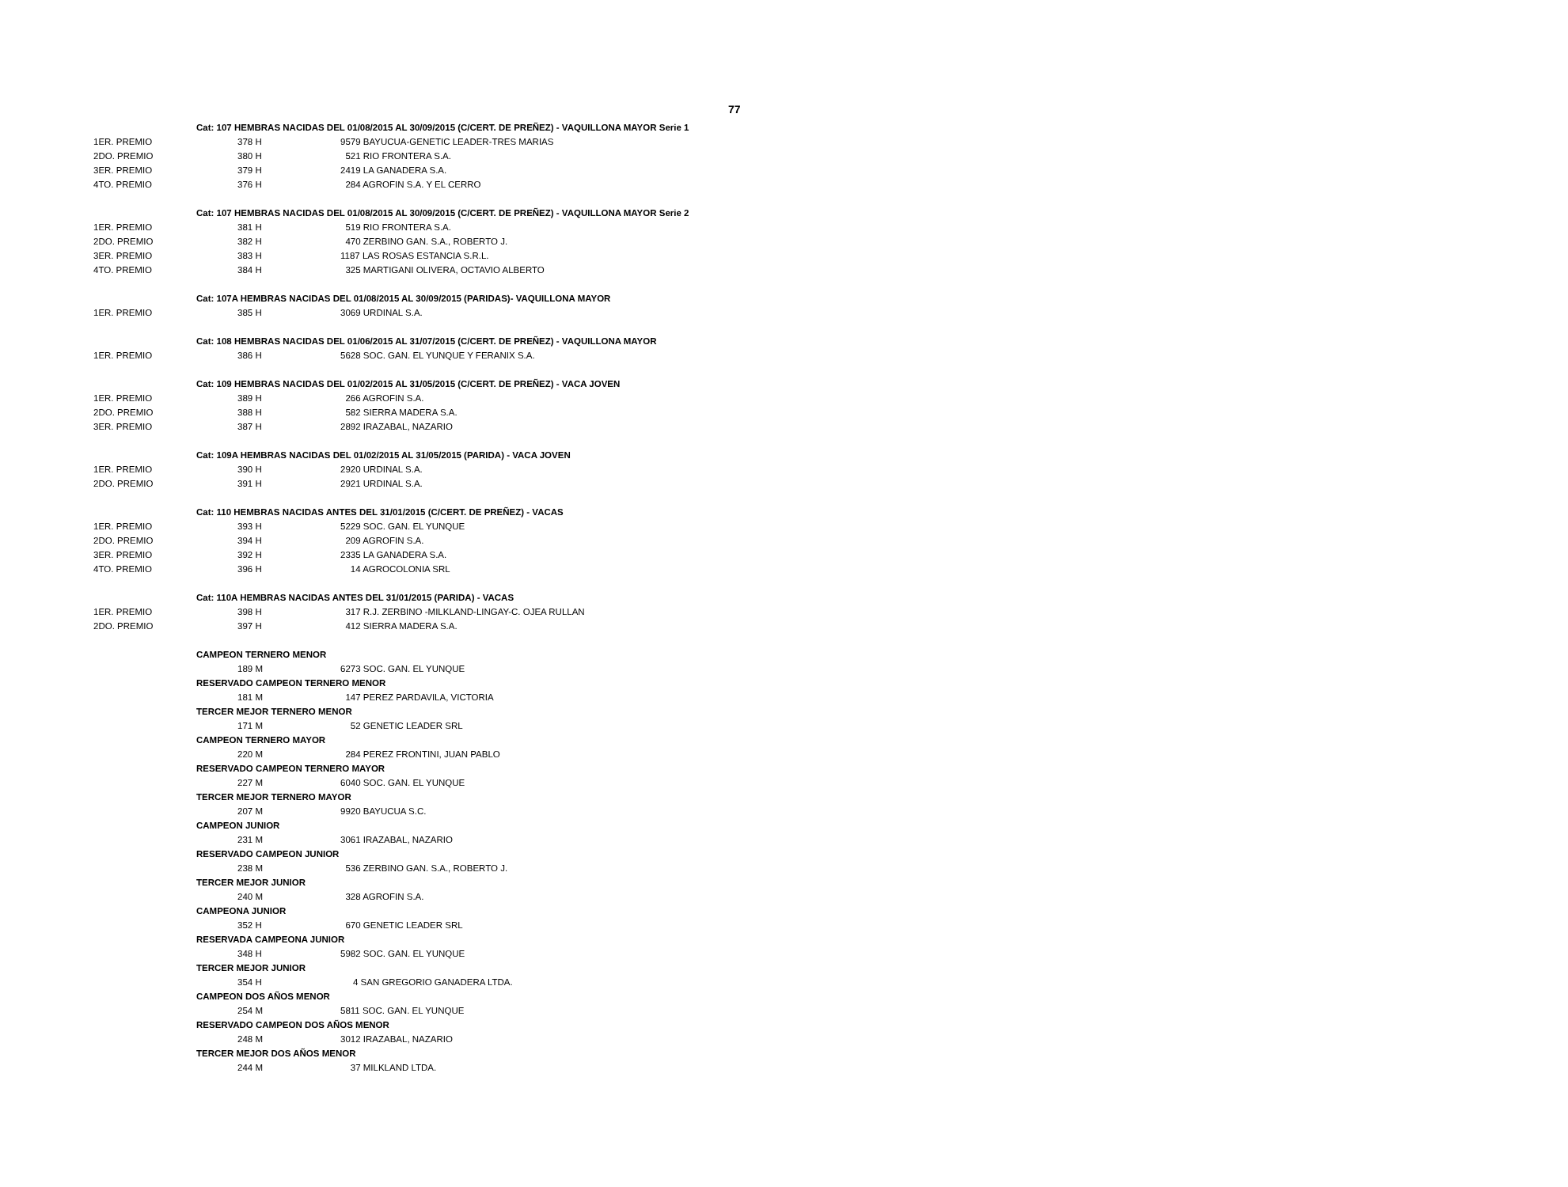77
| | Cat: 107 HEMBRAS NACIDAS DEL 01/08/2015 AL 30/09/2015 (C/CERT. DE PREÑEZ) - VAQUILLONA MAYOR Serie 1 | |
| 1ER. PREMIO | 378 H | 9579 BAYUCUA-GENETIC LEADER-TRES MARIAS |
| 2DO. PREMIO | 380 H | 521 RIO FRONTERA S.A. |
| 3ER. PREMIO | 379 H | 2419 LA GANADERA S.A. |
| 4TO. PREMIO | 376 H | 284 AGROFIN S.A. Y EL CERRO |
| | Cat: 107 HEMBRAS NACIDAS DEL 01/08/2015 AL 30/09/2015 (C/CERT. DE PREÑEZ) - VAQUILLONA MAYOR Serie 2 | |
| 1ER. PREMIO | 381 H | 519 RIO FRONTERA S.A. |
| 2DO. PREMIO | 382 H | 470 ZERBINO GAN. S.A., ROBERTO J. |
| 3ER. PREMIO | 383 H | 1187 LAS ROSAS ESTANCIA S.R.L. |
| 4TO. PREMIO | 384 H | 325 MARTIGANI OLIVERA, OCTAVIO ALBERTO |
| | Cat: 107A HEMBRAS NACIDAS DEL 01/08/2015 AL 30/09/2015 (PARIDAS)- VAQUILLONA MAYOR | |
| 1ER. PREMIO | 385 H | 3069 URDINAL S.A. |
| | Cat: 108 HEMBRAS NACIDAS DEL 01/06/2015 AL 31/07/2015 (C/CERT. DE PREÑEZ) - VAQUILLONA MAYOR | |
| 1ER. PREMIO | 386 H | 5628 SOC. GAN. EL YUNQUE Y FERANIX S.A. |
| | Cat: 109 HEMBRAS NACIDAS DEL 01/02/2015 AL 31/05/2015 (C/CERT. DE PREÑEZ) - VACA JOVEN | |
| 1ER. PREMIO | 389 H | 266 AGROFIN S.A. |
| 2DO. PREMIO | 388 H | 582 SIERRA MADERA S.A. |
| 3ER. PREMIO | 387 H | 2892 IRAZABAL, NAZARIO |
| | Cat: 109A HEMBRAS NACIDAS DEL 01/02/2015 AL 31/05/2015 (PARIDA) - VACA JOVEN | |
| 1ER. PREMIO | 390 H | 2920 URDINAL S.A. |
| 2DO. PREMIO | 391 H | 2921 URDINAL S.A. |
| | Cat: 110 HEMBRAS NACIDAS ANTES DEL 31/01/2015 (C/CERT. DE PREÑEZ) - VACAS | |
| 1ER. PREMIO | 393 H | 5229 SOC. GAN. EL YUNQUE |
| 2DO. PREMIO | 394 H | 209 AGROFIN S.A. |
| 3ER. PREMIO | 392 H | 2335 LA GANADERA S.A. |
| 4TO. PREMIO | 396 H | 14 AGROCOLONIA SRL |
| | Cat: 110A HEMBRAS NACIDAS ANTES DEL 31/01/2015 (PARIDA) - VACAS | |
| 1ER. PREMIO | 398 H | 317 R.J. ZERBINO -MILKLAND-LINGAY-C. OJEA RULLAN |
| 2DO. PREMIO | 397 H | 412 SIERRA MADERA S.A. |
| | CAMPEON TERNERO MENOR | |
| | 189 M | 6273 SOC. GAN. EL YUNQUE |
| | RESERVADO CAMPEON TERNERO MENOR | |
| | 181 M | 147 PEREZ PARDAVILA, VICTORIA |
| | TERCER MEJOR TERNERO MENOR | |
| | 171 M | 52 GENETIC LEADER SRL |
| | CAMPEON TERNERO MAYOR | |
| | 220 M | 284 PEREZ FRONTINI, JUAN PABLO |
| | RESERVADO CAMPEON TERNERO MAYOR | |
| | 227 M | 6040 SOC. GAN. EL YUNQUE |
| | TERCER MEJOR TERNERO MAYOR | |
| | 207 M | 9920 BAYUCUA S.C. |
| | CAMPEON JUNIOR | |
| | 231 M | 3061 IRAZABAL, NAZARIO |
| | RESERVADO CAMPEON JUNIOR | |
| | 238 M | 536 ZERBINO GAN. S.A., ROBERTO J. |
| | TERCER MEJOR JUNIOR | |
| | 240 M | 328 AGROFIN S.A. |
| | CAMPEONA JUNIOR | |
| | 352 H | 670 GENETIC LEADER SRL |
| | RESERVADA CAMPEONA JUNIOR | |
| | 348 H | 5982 SOC. GAN. EL YUNQUE |
| | TERCER MEJOR JUNIOR | |
| | 354 H | 4 SAN GREGORIO GANADERA LTDA. |
| | CAMPEON DOS AÑOS MENOR | |
| | 254 M | 5811 SOC. GAN. EL YUNQUE |
| | RESERVADO CAMPEON DOS AÑOS MENOR | |
| | 248 M | 3012 IRAZABAL, NAZARIO |
| | TERCER MEJOR DOS AÑOS MENOR | |
| | 244 M | 37 MILKLAND LTDA. |